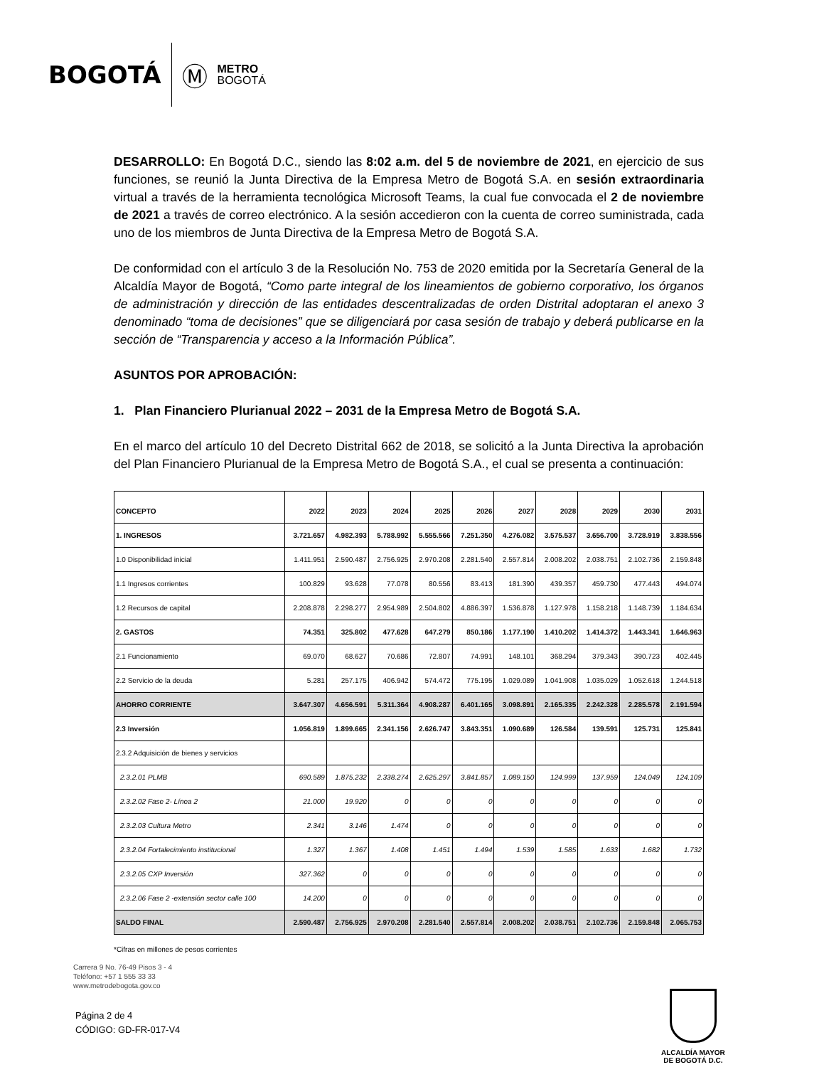BOGOTÁ Ⓜ METRO
BOGOTÁ
DESARROLLO: En Bogotá D.C., siendo las 8:02 a.m. del 5 de noviembre de 2021, en ejercicio de sus funciones, se reunió la Junta Directiva de la Empresa Metro de Bogotá S.A. en sesión extraordinaria virtual a través de la herramienta tecnológica Microsoft Teams, la cual fue convocada el 2 de noviembre de 2021 a través de correo electrónico. A la sesión accedieron con la cuenta de correo suministrada, cada uno de los miembros de Junta Directiva de la Empresa Metro de Bogotá S.A.
De conformidad con el artículo 3 de la Resolución No. 753 de 2020 emitida por la Secretaría General de la Alcaldía Mayor de Bogotá, “Como parte integral de los lineamientos de gobierno corporativo, los órganos de administración y dirección de las entidades descentralizadas de orden Distrital adoptaran el anexo 3 denominado “toma de decisiones” que se diligenciará por casa sesión de trabajo y deberá publicarse en la sección de “Transparencia y acceso a la Información Pública”.
ASUNTOS POR APROBACIÓN:
1. Plan Financiero Plurianual 2022 – 2031 de la Empresa Metro de Bogotá S.A.
En el marco del artículo 10 del Decreto Distrital 662 de 2018, se solicitó a la Junta Directiva la aprobación del Plan Financiero Plurianual de la Empresa Metro de Bogotá S.A., el cual se presenta a continuación:
| CONCEPTO | 2022 | 2023 | 2024 | 2025 | 2026 | 2027 | 2028 | 2029 | 2030 | 2031 |
| --- | --- | --- | --- | --- | --- | --- | --- | --- | --- | --- |
| 1. INGRESOS | 3.721.657 | 4.982.393 | 5.788.992 | 5.555.566 | 7.251.350 | 4.276.082 | 3.575.537 | 3.656.700 | 3.728.919 | 3.838.556 |
| 1.0 Disponibilidad inicial | 1.411.951 | 2.590.487 | 2.756.925 | 2.970.208 | 2.281.540 | 2.557.814 | 2.008.202 | 2.038.751 | 2.102.736 | 2.159.848 |
| 1.1 Ingresos corrientes | 100.829 | 93.628 | 77.078 | 80.556 | 83.413 | 181.390 | 439.357 | 459.730 | 477.443 | 494.074 |
| 1.2 Recursos de capital | 2.208.878 | 2.298.277 | 2.954.989 | 2.504.802 | 4.886.397 | 1.536.878 | 1.127.978 | 1.158.218 | 1.148.739 | 1.184.634 |
| 2. GASTOS | 74.351 | 325.802 | 477.628 | 647.279 | 850.186 | 1.177.190 | 1.410.202 | 1.414.372 | 1.443.341 | 1.646.963 |
| 2.1 Funcionamiento | 69.070 | 68.627 | 70.686 | 72.807 | 74.991 | 148.101 | 368.294 | 379.343 | 390.723 | 402.445 |
| 2.2 Servicio de la deuda | 5.281 | 257.175 | 406.942 | 574.472 | 775.195 | 1.029.089 | 1.041.908 | 1.035.029 | 1.052.618 | 1.244.518 |
| AHORRO CORRIENTE | 3.647.307 | 4.656.591 | 5.311.364 | 4.908.287 | 6.401.165 | 3.098.891 | 2.165.335 | 2.242.328 | 2.285.578 | 2.191.594 |
| 2.3 Inversión | 1.056.819 | 1.899.665 | 2.341.156 | 2.626.747 | 3.843.351 | 1.090.689 | 126.584 | 139.591 | 125.731 | 125.841 |
| 2.3.2 Adquisición de bienes y servicios | | | | | | | | | | |
| 2.3.2.01 PLMB | 690.589 | 1.875.232 | 2.338.274 | 2.625.297 | 3.841.857 | 1.089.150 | 124.999 | 137.959 | 124.049 | 124.109 |
| 2.3.2.02 Fase 2- Línea 2 | 21.000 | 19.920 | 0 | 0 | 0 | 0 | 0 | 0 | 0 | 0 |
| 2.3.2.03 Cultura Metro | 2.341 | 3.146 | 1.474 | 0 | 0 | 0 | 0 | 0 | 0 | 0 |
| 2.3.2.04 Fortalecimiento institucional | 1.327 | 1.367 | 1.408 | 1.451 | 1.494 | 1.539 | 1.585 | 1.633 | 1.682 | 1.732 |
| 2.3.2.05 CXP Inversión | 327.362 | 0 | 0 | 0 | 0 | 0 | 0 | 0 | 0 | 0 |
| 2.3.2.06 Fase 2 -extensión sector calle 100 | 14.200 | 0 | 0 | 0 | 0 | 0 | 0 | 0 | 0 | 0 |
| SALDO FINAL | 2.590.487 | 2.756.925 | 2.970.208 | 2.281.540 | 2.557.814 | 2.008.202 | 2.038.751 | 2.102.736 | 2.159.848 | 2.065.753 |
*Cifras en millones de pesos corrientes
Carrera 9 No. 76-49 Pisos 3 - 4
Teléfono: +57 1 555 33 33
www.metrodebogota.gov.co
Página 2 de 4
CÓDIGO: GD-FR-017-V4
ALCALDÍA MAYOR
DE BOGOTÁ D.C.